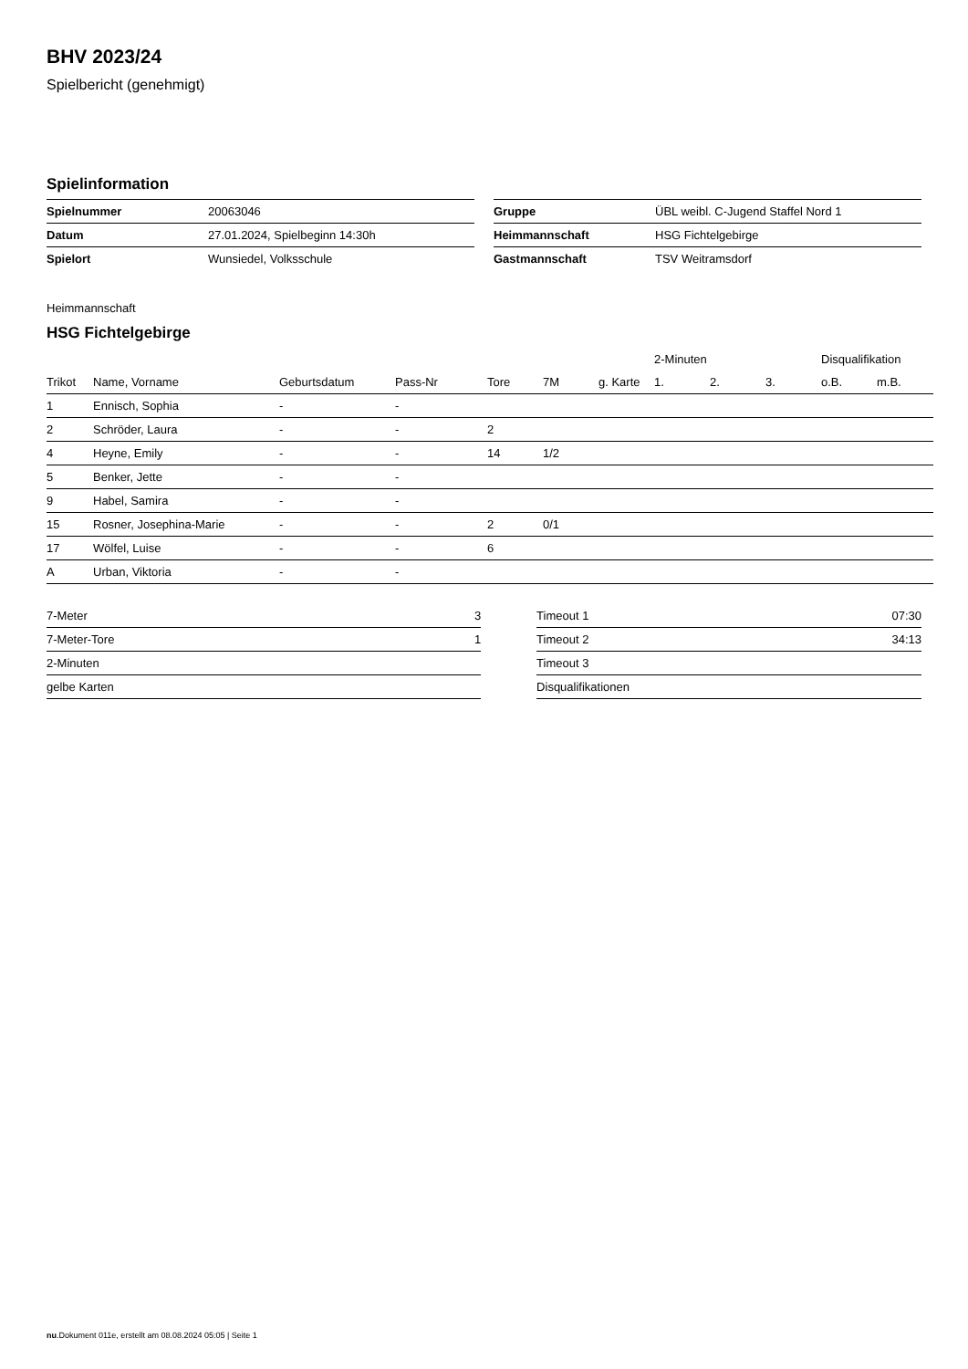BHV 2023/24
Spielbericht (genehmigt)
Spielinformation
| Spielnummer | 20063046 |
| Datum | 27.01.2024, Spielbeginn 14:30h |
| Spielort | Wunsiedel, Volksschule |
| Gruppe | ÜBL weibl. C-Jugend Staffel Nord 1 |
| Heimmannschaft | HSG Fichtelgebirge |
| Gastmannschaft | TSV Weitramsdorf |
Heimmannschaft
HSG Fichtelgebirge
| | | | | | | | 2-Minuten | | | Disqualifikation | |
| --- | --- | --- | --- | --- | --- | --- | --- | --- | --- | --- | --- |
| Trikot | Name, Vorname | Geburtsdatum | Pass-Nr | Tore | 7M | g. Karte | 1. | 2. | 3. | o.B. | m.B. |
| 1 | Ennisch, Sophia | - | - | | | | | | | | |
| 2 | Schröder, Laura | - | - | 2 | | | | | | | |
| 4 | Heyne, Emily | - | - | 14 | 1/2 | | | | | | |
| 5 | Benker, Jette | - | - | | | | | | | | |
| 9 | Habel, Samira | - | - | | | | | | | | |
| 15 | Rosner, Josephina-Marie | - | - | 2 | 0/1 | | | | | | |
| 17 | Wölfel, Luise | - | - | 6 | | | | | | | |
| A | Urban, Viktoria | - | - | | | | | | | | |
| 7-Meter | 3 |
| 7-Meter-Tore | 1 |
| 2-Minuten | |
| gelbe Karten | |
| Timeout 1 | 07:30 |
| Timeout 2 | 34:13 |
| Timeout 3 | |
| Disqualifikationen | |
nu.Dokument 011e, erstellt am 08.08.2024 05:05 | Seite 1